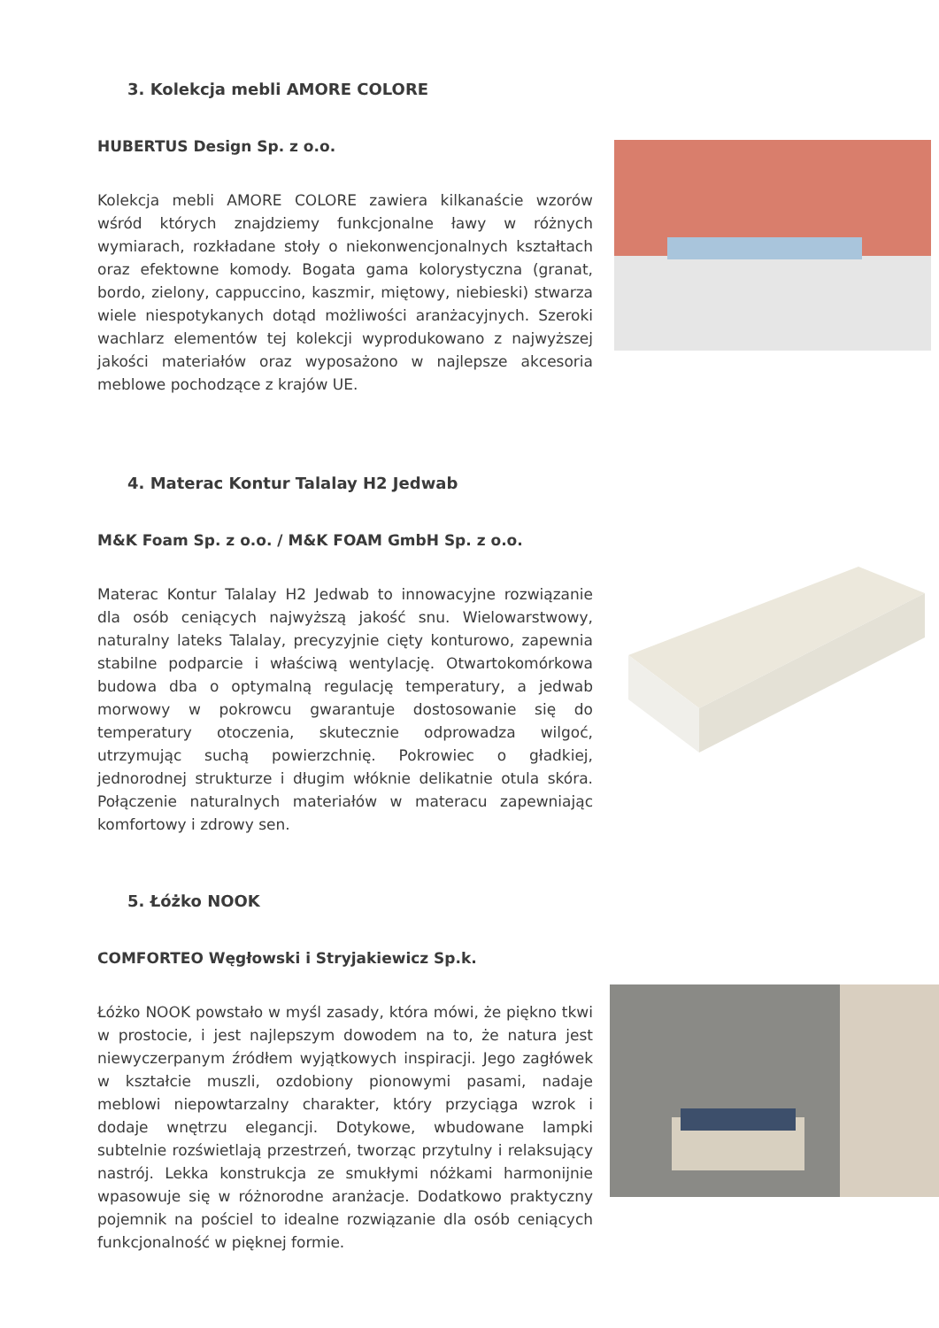3. Kolekcja mebli AMORE COLORE
HUBERTUS Design Sp. z o.o.
Kolekcja mebli AMORE COLORE zawiera kilkanaście wzorów wśród których znajdziemy funkcjonalne ławy w różnych wymiarach, rozkładane stoły o niekonwencjonalnych kształtach oraz efektowne komody. Bogata gama kolorystyczna (granat, bordo, zielony, cappuccino, kaszmir, miętowy, niebieski) stwarza wiele niespotykanych dotąd możliwości aranżacyjnych. Szeroki wachlarz elementów tej kolekcji wyprodukowano z najwyższej jakości materiałów oraz wyposażono w najlepsze akcesoria meblowe pochodzące z krajów UE.
4. Materac Kontur Talalay H2 Jedwab
M&K Foam Sp. z o.o. / M&K FOAM GmbH Sp. z o.o.
Materac Kontur Talalay H2 Jedwab to innowacyjne rozwiązanie dla osób ceniących najwyższą jakość snu. Wielowarstwowy, naturalny lateks Talalay, precyzyjnie cięty konturowo, zapewnia stabilne podparcie i właściwą wentylację. Otwartokomórkowa budowa dba o optymalną regulację temperatury, a jedwab morwowy w pokrowcu gwarantuje dostosowanie się do temperatury otoczenia, skutecznie odprowadza wilgoć, utrzymując suchą powierzchnię. Pokrowiec o gładkiej, jednorodnej strukturze i długim włóknie delikatnie otula skóra. Połączenie naturalnych materiałów w materacu zapewniając komfortowy i zdrowy sen.
5. Łóżko NOOK
COMFORTEO Węgłowski i Stryjakiewicz Sp.k.
Łóżko NOOK powstało w myśl zasady, która mówi, że piękno tkwi w prostocie, i jest najlepszym dowodem na to, że natura jest niewyczerpanym źródłem wyjątkowych inspiracji. Jego zagłówek w kształcie muszli, ozdobiony pionowymi pasami, nadaje meblowi niepowtarzalny charakter, który przyciąga wzrok i dodaje wnętrzu elegancji. Dotykowe, wbudowane lampki subtelnie rozświetlają przestrzeń, tworząc przytulny i relaksujący nastrój. Lekka konstrukcja ze smukłymi nóżkami harmonijnie wpasowuje się w różnorodne aranżacje. Dodatkowo praktyczny pojemnik na pościel to idealne rozwiązanie dla osób ceniących funkcjonalność w pięknej formie.